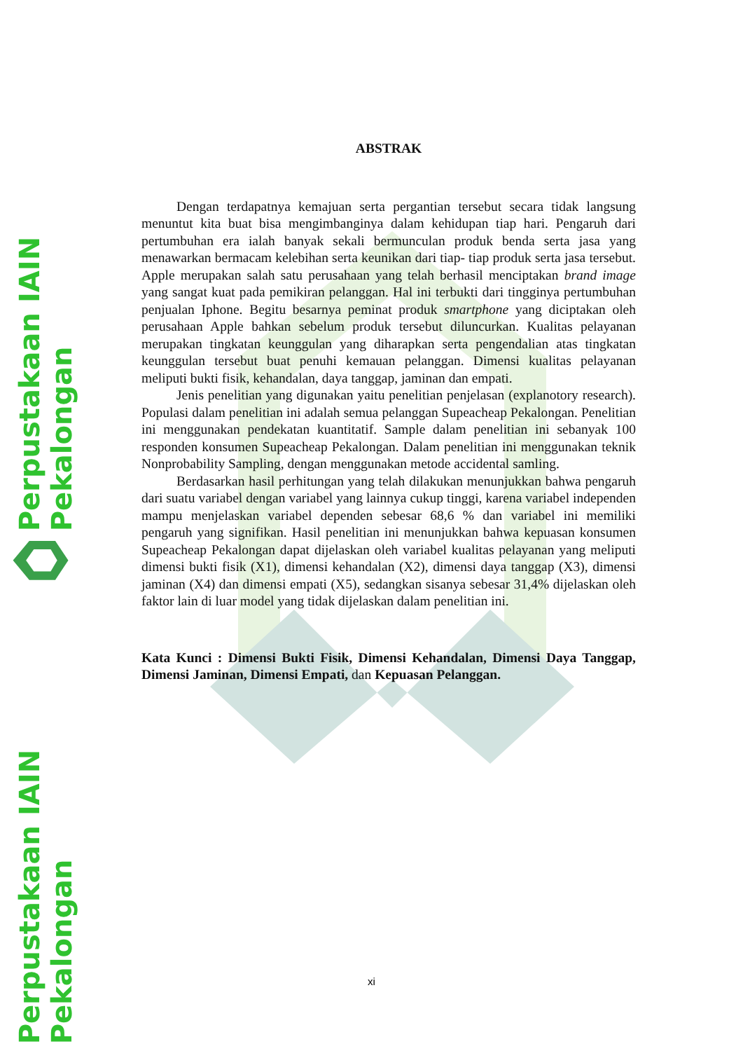Perpustakaan IAIN Pekalongan
Perpustakaan IAIN Pekalongan
ABSTRAK
Dengan terdapatnya kemajuan serta pergantian tersebut secara tidak langsung menuntut kita buat bisa mengimbanginya dalam kehidupan tiap hari. Pengaruh dari pertumbuhan era ialah banyak sekali bermunculan produk benda serta jasa yang menawarkan bermacam kelebihan serta keunikan dari tiap- tiap produk serta jasa tersebut. Apple merupakan salah satu perusahaan yang telah berhasil menciptakan brand image yang sangat kuat pada pemikiran pelanggan. Hal ini terbukti dari tingginya pertumbuhan penjualan Iphone. Begitu besarnya peminat produk smartphone yang diciptakan oleh perusahaan Apple bahkan sebelum produk tersebut diluncurkan. Kualitas pelayanan merupakan tingkatan keunggulan yang diharapkan serta pengendalian atas tingkatan keunggulan tersebut buat penuhi kemauan pelanggan. Dimensi kualitas pelayanan meliputi bukti fisik, kehandalan, daya tanggap, jaminan dan empati.
Jenis penelitian yang digunakan yaitu penelitian penjelasan (explanotory research). Populasi dalam penelitian ini adalah semua pelanggan Supeacheap Pekalongan. Penelitian ini menggunakan pendekatan kuantitatif. Sample dalam penelitian ini sebanyak 100 responden konsumen Supeacheap Pekalongan. Dalam penelitian ini menggunakan teknik Nonprobability Sampling, dengan menggunakan metode accidental samling.
Berdasarkan hasil perhitungan yang telah dilakukan menunjukkan bahwa pengaruh dari suatu variabel dengan variabel yang lainnya cukup tinggi, karena variabel independen mampu menjelaskan variabel dependen sebesar 68,6 % dan variabel ini memiliki pengaruh yang signifikan. Hasil penelitian ini menunjukkan bahwa kepuasan konsumen Supeacheap Pekalongan dapat dijelaskan oleh variabel kualitas pelayanan yang meliputi dimensi bukti fisik (X1), dimensi kehandalan (X2), dimensi daya tanggap (X3), dimensi jaminan (X4) dan dimensi empati (X5), sedangkan sisanya sebesar 31,4% dijelaskan oleh faktor lain di luar model yang tidak dijelaskan dalam penelitian ini.
Kata Kunci : Dimensi Bukti Fisik, Dimensi Kehandalan, Dimensi Daya Tanggap, Dimensi Jaminan, Dimensi Empati, dan Kepuasan Pelanggan.
xi